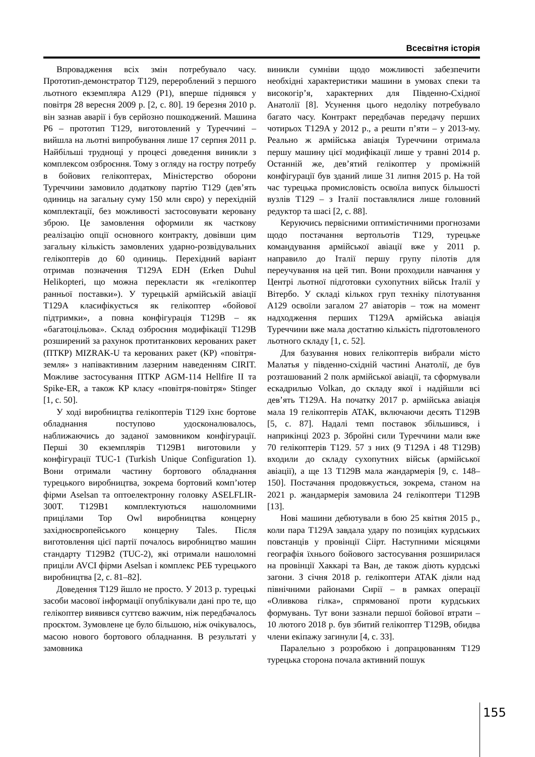Всесвітня історія
Впровадження всіх змін потребувало часу. Прототип-демонстратор T129, перероблений з першого льотного екземпляра A129 (P1), вперше піднявся у повітря 28 вересня 2009 р. [2, с. 80]. 19 березня 2010 р. він зазнав аварії і був серйозно пошкоджений. Машина P6 – прототип T129, виготовлений у Туреччині – вийшла на льотні випробування лише 17 серпня 2011 р. Найбільші труднощі у процесі доведення виникли з комплексом озброєння. Тому з огляду на гостру потребу в бойових гелікоптерах, Міністерство оборони Туреччини замовило додаткову партію T129 (дев’ять одиниць на загальну суму 150 млн євро) у перехідній комплектації, без можливості застосовувати керовану зброю. Це замовлення оформили як часткову реалізацію опції основного контракту, довівши цим загальну кількість замовлених ударно-розвідувальних гелікоптерів до 60 одиниць. Перехідний варіант отримав позначення T129A EDH (Erken Duhul Helikopteri, що можна перекласти як «гелікоптер ранньої поставки»). У турецькій армійській авіації T129A класифікується як гелікоптер «бойової підтримки», а повна конфігурація T129B – як «багатоцільова». Склад озброєння модифікації T129B розширений за рахунок протитанкових керованих ракет (ПТКР) MIZRAK-U та керованих ракет (КР) «повітря-земля» з напівактивним лазерним наведенням CIRIT. Можливе застосування ПТКР AGM-114 Hellfire II та Spike-ER, а також КР класу «повітря-повітря» Stinger [1, с. 50].
У ході виробництва гелікоптерів T129 їхнє бортове обладнання поступово удосконалювалось, наближаючись до заданої замовником конфігурації. Перші 30 екземплярів T129B1 виготовили у конфігурації TUC-1 (Turkish Unique Configuration 1). Вони отримали частину бортового обладнання турецького виробництва, зокрема бортовий комп’ютер фірми Aselsan та оптоелектронну головку ASELFLIR-300T. T129B1 комплектуються нашоломними прицілами Top Owl виробництва концерну західноєвропейського концерну Tales. Після виготовлення цієї партії почалось виробництво машин стандарту T129B2 (TUC-2), які отримали нашоломні приціли AVCI фірми Aselsan і комплекс РЕБ турецького виробництва [2, с. 81–82].
Доведення T129 йшло не просто. У 2013 р. турецькі засоби масової інформації опублікували дані про те, що гелікоптер виявився суттєво важчим, ніж передбачалось проєктом. Зумовлене це було більшою, ніж очікувалось, масою нового бортового обладнання. В результаті у замовника
виникли сумніви щодо можливості забезпечити необхідні характеристики машини в умовах спеки та високогір’я, характерних для Південно-Східної Анатолії [8]. Усунення цього недоліку потребувало багато часу. Контракт передбачав передачу перших чотирьох T129A у 2012 р., а решти п’яти – у 2013-му. Реально ж армійська авіація Туреччини отримала першу машину цієї модифікації лише у травні 2014 р. Останній же, дев’ятий гелікоптер у проміжній конфігурації був зданий лише 31 липня 2015 р. На той час турецька промисловість освоїла випуск більшості вузлів T129 – з Італії поставлялися лише головний редуктор та шасі [2, с. 88].
Керуючись первісними оптимістичними прогнозами щодо постачання вертольотів T129, турецьке командування армійської авіації вже у 2011 р. направило до Італії першу групу пілотів для переучування на цей тип. Вони проходили навчання у Центрі льотної підготовки сухопутних військ Італії у Вітербо. У складі кількох груп техніку пілотування A129 освоїли загалом 27 авіаторів – тож на момент надходження перших T129A армійська авіація Туреччини вже мала достатню кількість підготовленого льотного складу [1, с. 52].
Для базування нових гелікоптерів вибрали місто Малатья у південно-східній частині Анатолії, де був розташований 2 полк армійської авіації, та сформували ескадрилью Volkan, до складу якої і надійшли всі дев’ять T129A. На початку 2017 р. армійська авіація мала 19 гелікоптерів ATAK, включаючи десять T129B [5, с. 87]. Надалі темп поставок збільшився, і наприкінці 2023 р. Збройні сили Туреччини мали вже 70 гелікоптерів T129. 57 з них (9 T129A і 48 T129B) входили до складу сухопутних військ (армійської авіації), а ще 13 T129B мала жандармерія [9, с. 148–150]. Постачання продовжується, зокрема, станом на 2021 р. жандармерія замовила 24 гелікоптери T129B [13].
Нові машини дебютували в бою 25 квітня 2015 р., коли пара T129A завдала удару по позиціях курдських повстанців у провінції Сіірт. Наступними місяцями географія їхнього бойового застосування розширилася на провінції Хаккарі та Ван, де також діють курдські загони. З січня 2018 р. гелікоптери ATAK діяли над північними районами Сирії – в рамках операції «Оливкова гілка», спрямованої проти курдських формувань. Тут вони зазнали першої бойової втрати – 10 лютого 2018 р. був збитий гелікоптер T129B, обидва члени екіпажу загинули [4, с. 33].
Паралельно з розробкою і допрацюванням T129 турецька сторона почала активний пошук
155